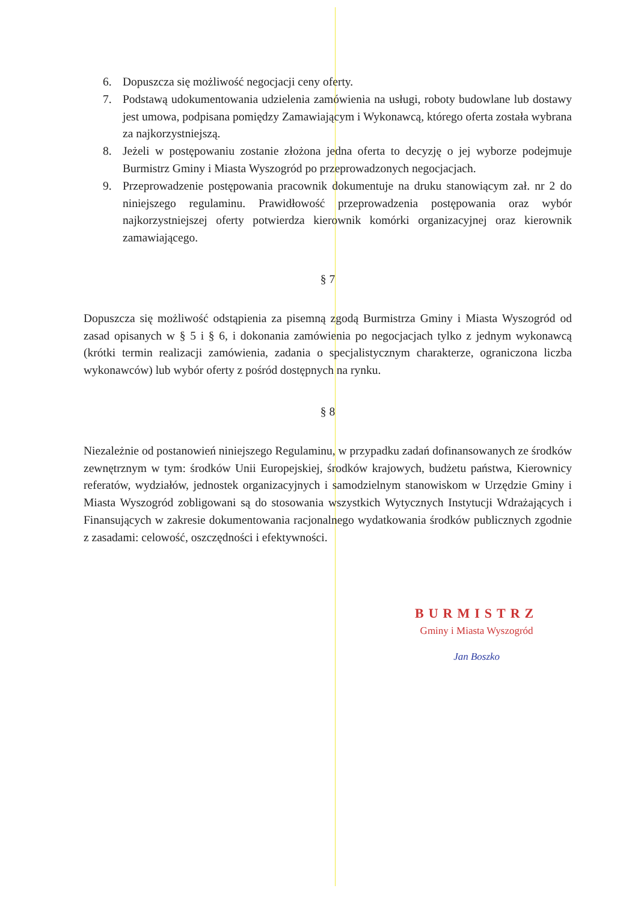6. Dopuszcza się możliwość negocjacji ceny oferty.
7. Podstawą udokumentowania udzielenia zamówienia na usługi, roboty budowlane lub dostawy jest umowa, podpisana pomiędzy Zamawiającym i Wykonawcą, którego oferta została wybrana za najkorzystniejszą.
8. Jeżeli w postępowaniu zostanie złożona jedna oferta to decyzję o jej wyborze podejmuje Burmistrz Gminy i Miasta Wyszogród po przeprowadzonych negocjacjach.
9. Przeprowadzenie postępowania pracownik dokumentuje na druku stanowiącym zał. nr 2 do niniejszego regulaminu. Prawidłowość przeprowadzenia postępowania oraz wybór najkorzystniejszej oferty potwierdza kierownik komórki organizacyjnej oraz kierownik zamawiającego.
§ 7
Dopuszcza się możliwość odstąpienia za pisemną zgodą Burmistrza Gminy i Miasta Wyszogród od zasad opisanych w § 5 i § 6, i dokonania zamówienia po negocjacjach tylko z jednym wykonawcą (krótki termin realizacji zamówienia, zadania o specjalistycznym charakterze, ograniczona liczba wykonawców) lub wybór oferty z pośród dostępnych na rynku.
§ 8
Niezależnie od postanowień niniejszego Regulaminu, w przypadku zadań dofinansowanych ze środków zewnętrznym w tym: środków Unii Europejskiej, środków krajowych, budżetu państwa, Kierownicy referatów, wydziałów, jednostek organizacyjnych i samodzielnym stanowiskom w Urzędzie Gminy i Miasta Wyszogród zobligowani są do stosowania wszystkich Wytycznych Instytucji Wdrażających i Finansujących w zakresie dokumentowania racjonalnego wydatkowania środków publicznych zgodnie z zasadami: celowość, oszczędności i efektywności.
BURMISTRZ
Gminy i Miasta Wyszogród
Jan Boszko